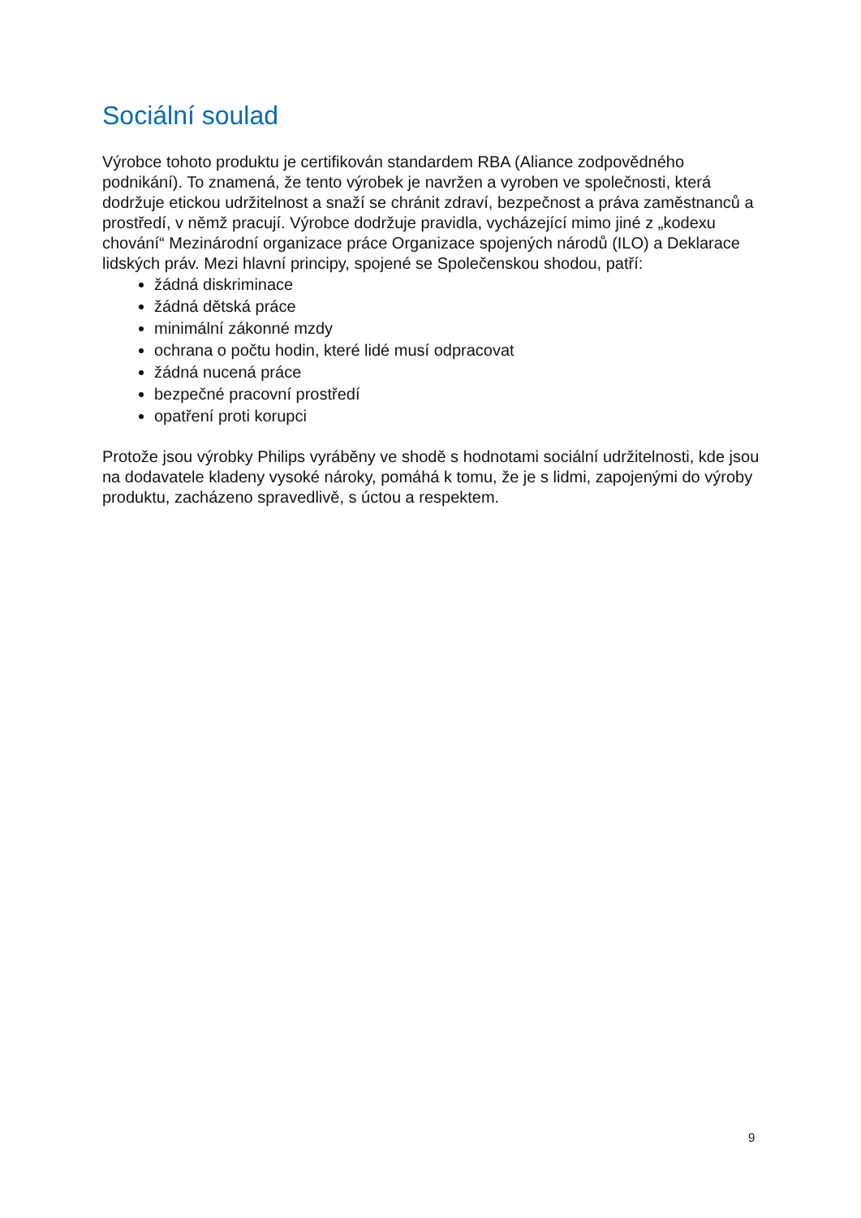Sociální soulad
Výrobce tohoto produktu je certifikován standardem RBA (Aliance zodpovědného podnikání). To znamená, že tento výrobek je navržen a vyroben ve společnosti, která dodržuje etickou udržitelnost a snaží se chránit zdraví, bezpečnost a práva zaměstnanců a prostředí, v němž pracují. Výrobce dodržuje pravidla, vycházející mimo jiné z „kodexu chování“ Mezinárodní organizace práce Organizace spojených národů (ILO) a Deklarace lidských práv. Mezi hlavní principy, spojené se Společenskou shodou, patří:
žádná diskriminace
žádná dětská práce
minimální zákonné mzdy
ochrana o počtu hodin, které lidé musí odpracovat
žádná nucená práce
bezpečné pracovní prostředí
opatření proti korupci
Protože jsou výrobky Philips vyráběny ve shodě s hodnotami sociální udržitelnosti, kde jsou na dodavatele kladeny vysoké nároky, pomáhá k tomu, že je s lidmi, zapojenými do výroby produktu, zacházeno spravedlivě, s úctou a respektem.
9